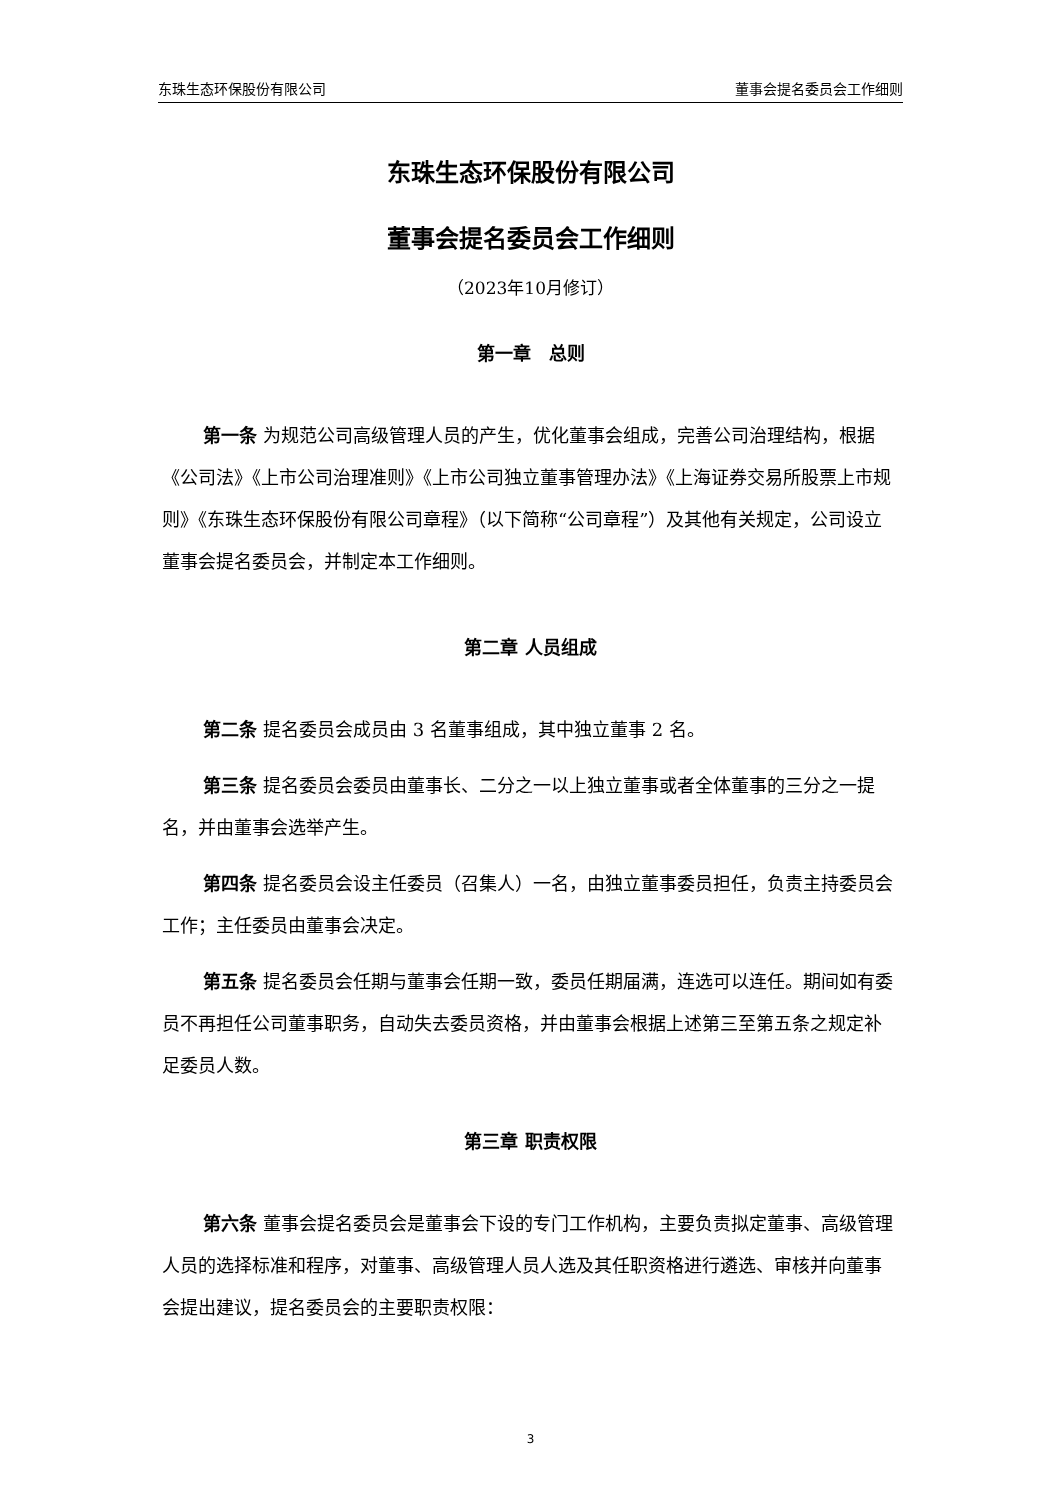东珠生态环保股份有限公司 董事会提名委员会工作细则
东珠生态环保股份有限公司
董事会提名委员会工作细则
（2023年10月修订）
第一章　总则
第一条 为规范公司高级管理人员的产生，优化董事会组成，完善公司治理结构，根据《公司法》《上市公司治理准则》《上市公司独立董事管理办法》《上海证券交易所股票上市规则》《东珠生态环保股份有限公司章程》（以下简称“公司章程”）及其他有关规定，公司设立董事会提名委员会，并制定本工作细则。
第二章 人员组成
第二条 提名委员会成员由 3 名董事组成，其中独立董事 2 名。
第三条 提名委员会委员由董事长、二分之一以上独立董事或者全体董事的三分之一提名，并由董事会选举产生。
第四条 提名委员会设主任委员（召集人）一名，由独立董事委员担任，负责主持委员会工作；主任委员由董事会决定。
第五条 提名委员会任期与董事会任期一致，委员任期届满，连选可以连任。期间如有委员不再担任公司董事职务，自动失去委员资格，并由董事会根据上述第三至第五条之规定补足委员人数。
第三章 职责权限
第六条 董事会提名委员会是董事会下设的专门工作机构，主要负责拟定董事、高级管理人员的选择标准和程序，对董事、高级管理人员人选及其任职资格进行遴选、审核并向董事会提出建议，提名委员会的主要职责权限：
3